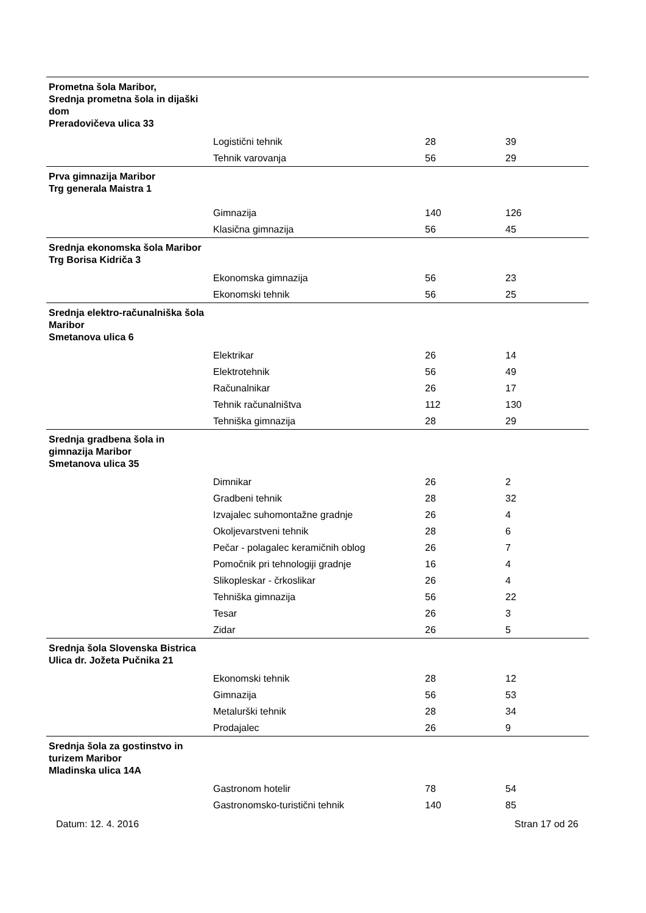| Prometna šola Maribor, Srednja prometna šola in dijaški dom Preradovičeva ulica 33 | | | |
| | Logistični tehnik | 28 | 39 |
| | Tehnik varovanja | 56 | 29 |
| Prva gimnazija Maribor Trg generala Maistra 1 | | | |
| | Gimnazija | 140 | 126 |
| | Klasična gimnazija | 56 | 45 |
| Srednja ekonomska šola Maribor Trg Borisa Kidriča 3 | | | |
| | Ekonomska gimnazija | 56 | 23 |
| | Ekonomski tehnik | 56 | 25 |
| Srednja elektro-računalniška šola Maribor Smetanova ulica 6 | | | |
| | Elektrikar | 26 | 14 |
| | Elektrotehnik | 56 | 49 |
| | Računalnikar | 26 | 17 |
| | Tehnik računalništva | 112 | 130 |
| | Tehniška gimnazija | 28 | 29 |
| Srednja gradbena šola in gimnazija Maribor Smetanova ulica 35 | | | |
| | Dimnikar | 26 | 2 |
| | Gradbeni tehnik | 28 | 32 |
| | Izvajalec suhomontažne gradnje | 26 | 4 |
| | Okoljevarstveni tehnik | 28 | 6 |
| | Pečar - polagalec keramičnih oblog | 26 | 7 |
| | Pomočnik pri tehnologiji gradnje | 16 | 4 |
| | Slikopleskar - črkoslikar | 26 | 4 |
| | Tehniška gimnazija | 56 | 22 |
| | Tesar | 26 | 3 |
| | Zidar | 26 | 5 |
| Srednja šola Slovenska Bistrica Ulica dr. Jožeta Pučnika 21 | | | |
| | Ekonomski tehnik | 28 | 12 |
| | Gimnazija | 56 | 53 |
| | Metalurški tehnik | 28 | 34 |
| | Prodajalec | 26 | 9 |
| Srednja šola za gostinstvo in turizem Maribor Mladinska ulica 14A | | | |
| | Gastronom hotelir | 78 | 54 |
| | Gastronomsko-turistični tehnik | 140 | 85 |
Datum: 12. 4. 2016 Stran 17 od 26